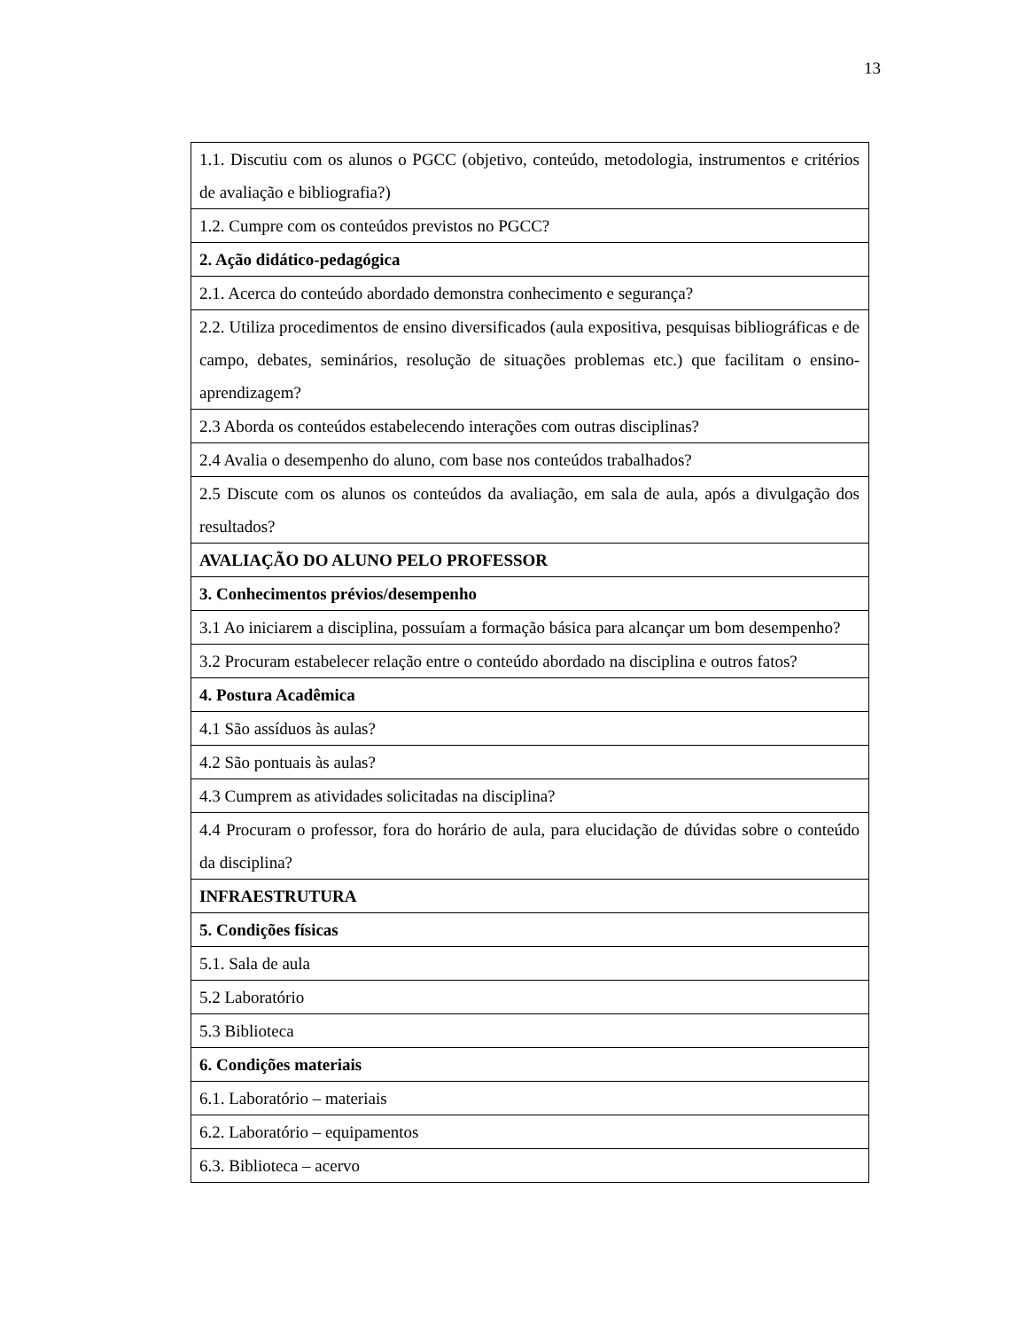13
| 1.1. Discutiu com os alunos o PGCC (objetivo, conteúdo, metodologia, instrumentos e critérios de avaliação e bibliografia?) |
| 1.2. Cumpre com os conteúdos previstos no PGCC? |
| 2. Ação didático-pedagógica |
| 2.1. Acerca do conteúdo abordado demonstra conhecimento e segurança? |
| 2.2. Utiliza procedimentos de ensino diversificados (aula expositiva, pesquisas bibliográficas e de campo, debates, seminários, resolução de situações problemas etc.) que facilitam o ensino-aprendizagem? |
| 2.3 Aborda os conteúdos estabelecendo interações com outras disciplinas? |
| 2.4 Avalia o desempenho do aluno, com base nos conteúdos trabalhados? |
| 2.5 Discute com os alunos os conteúdos da avaliação, em sala de aula, após a divulgação dos resultados? |
| AVALIAÇÃO DO ALUNO PELO PROFESSOR |
| 3. Conhecimentos prévios/desempenho |
| 3.1 Ao iniciarem a disciplina, possuíam a formação básica para alcançar um bom desempenho? |
| 3.2 Procuram estabelecer relação entre o conteúdo abordado na disciplina e outros fatos? |
| 4. Postura Acadêmica |
| 4.1 São assíduos às aulas? |
| 4.2 São pontuais às aulas? |
| 4.3 Cumprem as atividades solicitadas na disciplina? |
| 4.4 Procuram o professor, fora do horário de aula, para elucidação de dúvidas sobre o conteúdo da disciplina? |
| INFRAESTRUTURA |
| 5. Condições físicas |
| 5.1. Sala de aula |
| 5.2 Laboratório |
| 5.3 Biblioteca |
| 6. Condições materiais |
| 6.1. Laboratório – materiais |
| 6.2. Laboratório – equipamentos |
| 6.3. Biblioteca – acervo |